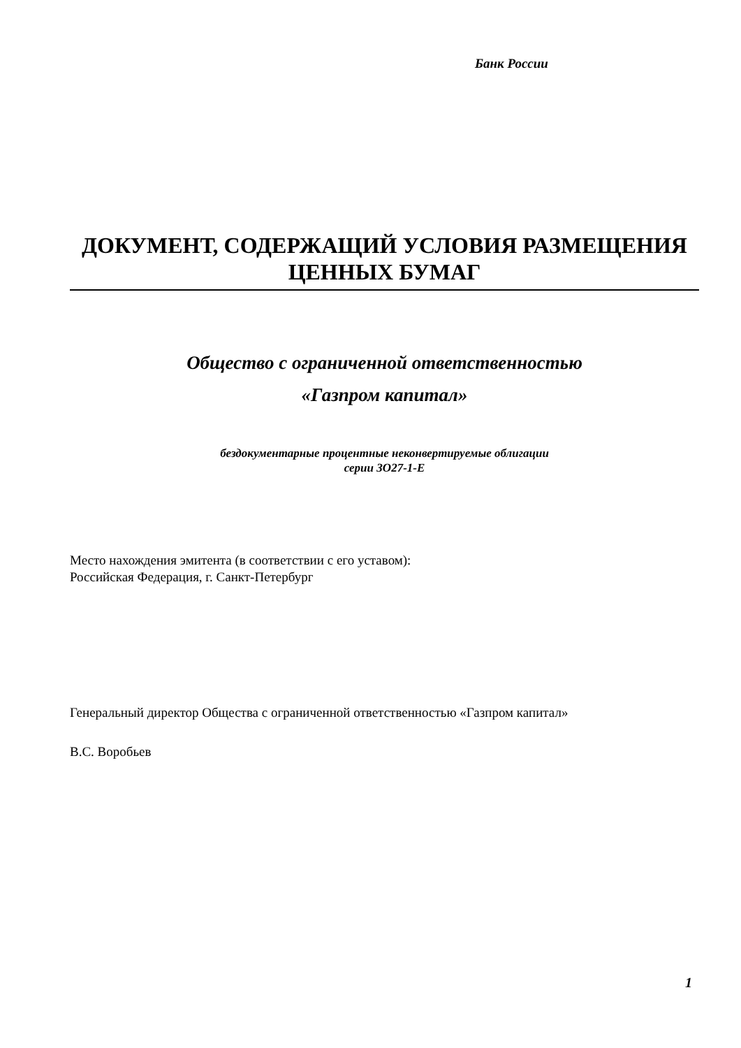Банк России
ДОКУМЕНТ, СОДЕРЖАЩИЙ УСЛОВИЯ РАЗМЕЩЕНИЯ
ЦЕННЫХ БУМАГ
Общество с ограниченной ответственностью
«Газпром капитал»
бездокументарные процентные неконвертируемые облигации
серии ЗО27-1-Е
Место нахождения эмитента (в соответствии с его уставом):
Российская Федерация, г. Санкт-Петербург
Генеральный директор Общества с ограниченной ответственностью «Газпром капитал»
В.С. Воробьев
1